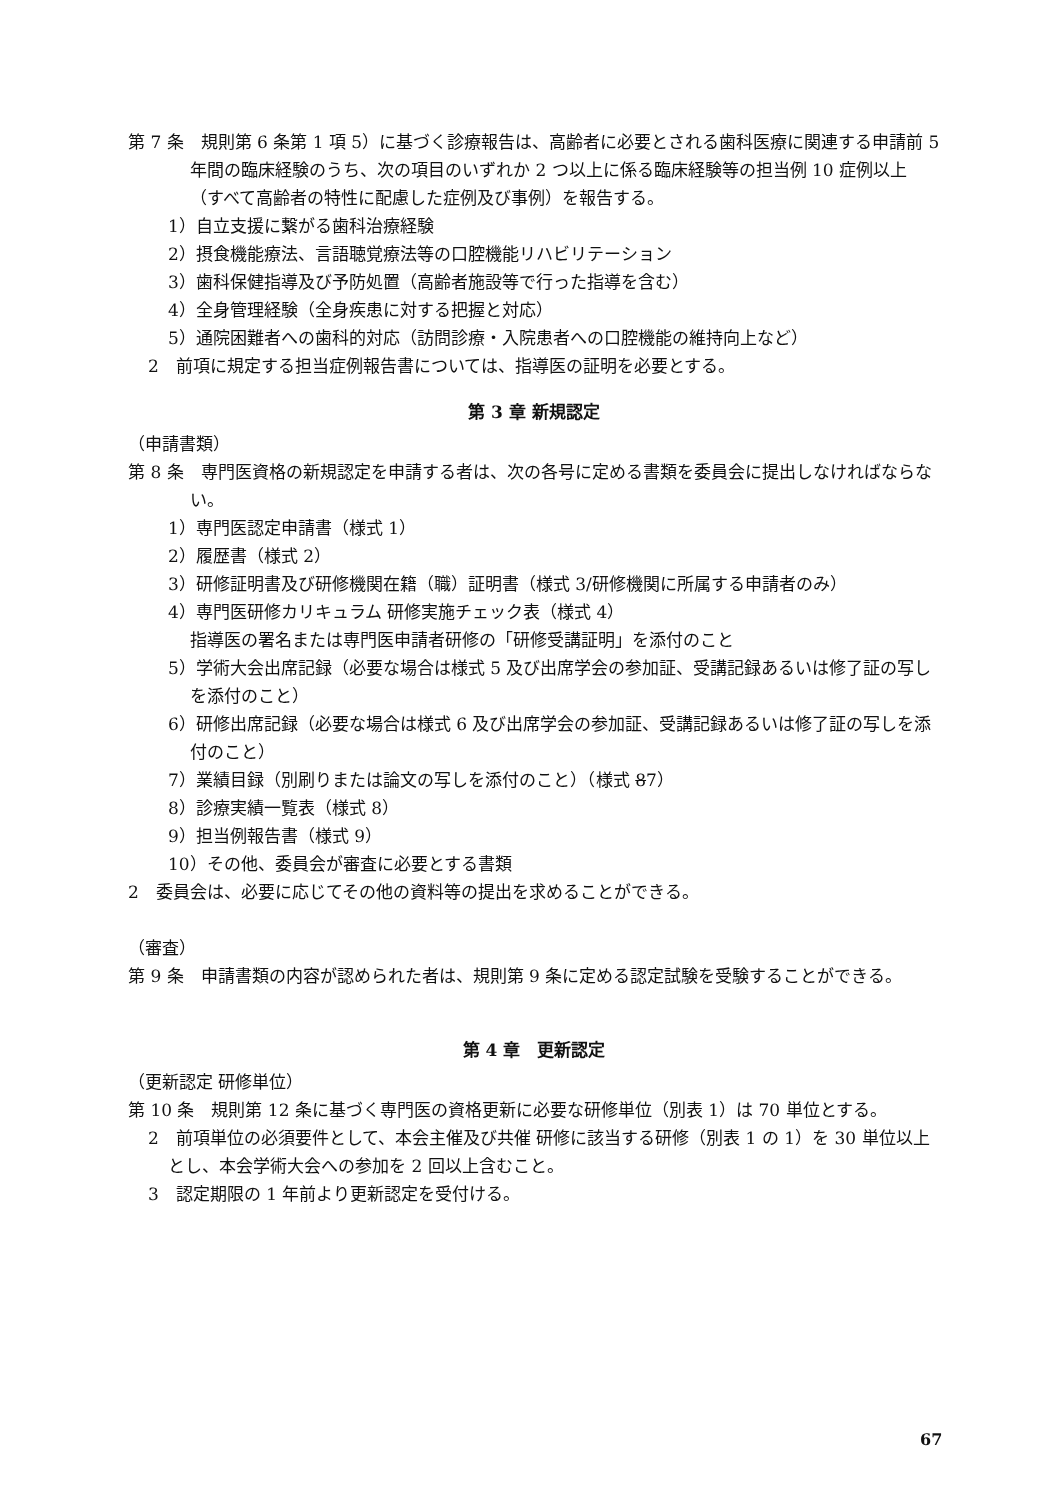第 7 条　規則第 6 条第 1 項 5）に基づく診療報告は、高齢者に必要とされる歯科医療に関連する申請前 5 年間の臨床経験のうち、次の項目のいずれか 2 つ以上に係る臨床経験等の担当例 10 症例以上（すべて高齢者の特性に配慮した症例及び事例）を報告する。
1）自立支援に繋がる歯科治療経験
2）摂食機能療法、言語聴覚療法等の口腔機能リハビリテーション
3）歯科保健指導及び予防処置（高齢者施設等で行った指導を含む）
4）全身管理経験（全身疾患に対する把握と対応）
5）通院困難者への歯科的対応（訪問診療・入院患者への口腔機能の維持向上など）
2　前項に規定する担当症例報告書については、指導医の証明を必要とする。
第 3 章 新規認定
（申請書類）
第 8 条　専門医資格の新規認定を申請する者は、次の各号に定める書類を委員会に提出しなければならない。
1）専門医認定申請書（様式 1）
2）履歴書（様式 2）
3）研修証明書及び研修機関在籍（職）証明書（様式 3/研修機関に所属する申請者のみ）
4）専門医研修カリキュラム 研修実施チェック表（様式 4）
指導医の署名または専門医申請者研修の「研修受講証明」を添付のこと
5）学術大会出席記録（必要な場合は様式 5 及び出席学会の参加証、受講記録あるいは修了証の写しを添付のこと）
6）研修出席記録（必要な場合は様式 6 及び出席学会の参加証、受講記録あるいは修了証の写しを添付のこと）
7）業績目録（別刷りまたは論文の写しを添付のこと）（様式 87）
8）診療実績一覧表（様式 8）
9）担当例報告書（様式 9）
10）その他、委員会が審査に必要とする書類
2　委員会は、必要に応じてその他の資料等の提出を求めることができる。
（審査）
第 9 条　申請書類の内容が認められた者は、規則第 9 条に定める認定試験を受験することができる。
第 4 章　更新認定
（更新認定 研修単位）
第 10 条　規則第 12 条に基づく専門医の資格更新に必要な研修単位（別表 1）は 70 単位とする。
2　前項単位の必須要件として、本会主催及び共催 研修に該当する研修（別表 1 の 1）を 30 単位以上とし、本会学術大会への参加を 2 回以上含むこと。
3　認定期限の 1 年前より更新認定を受付ける。
67